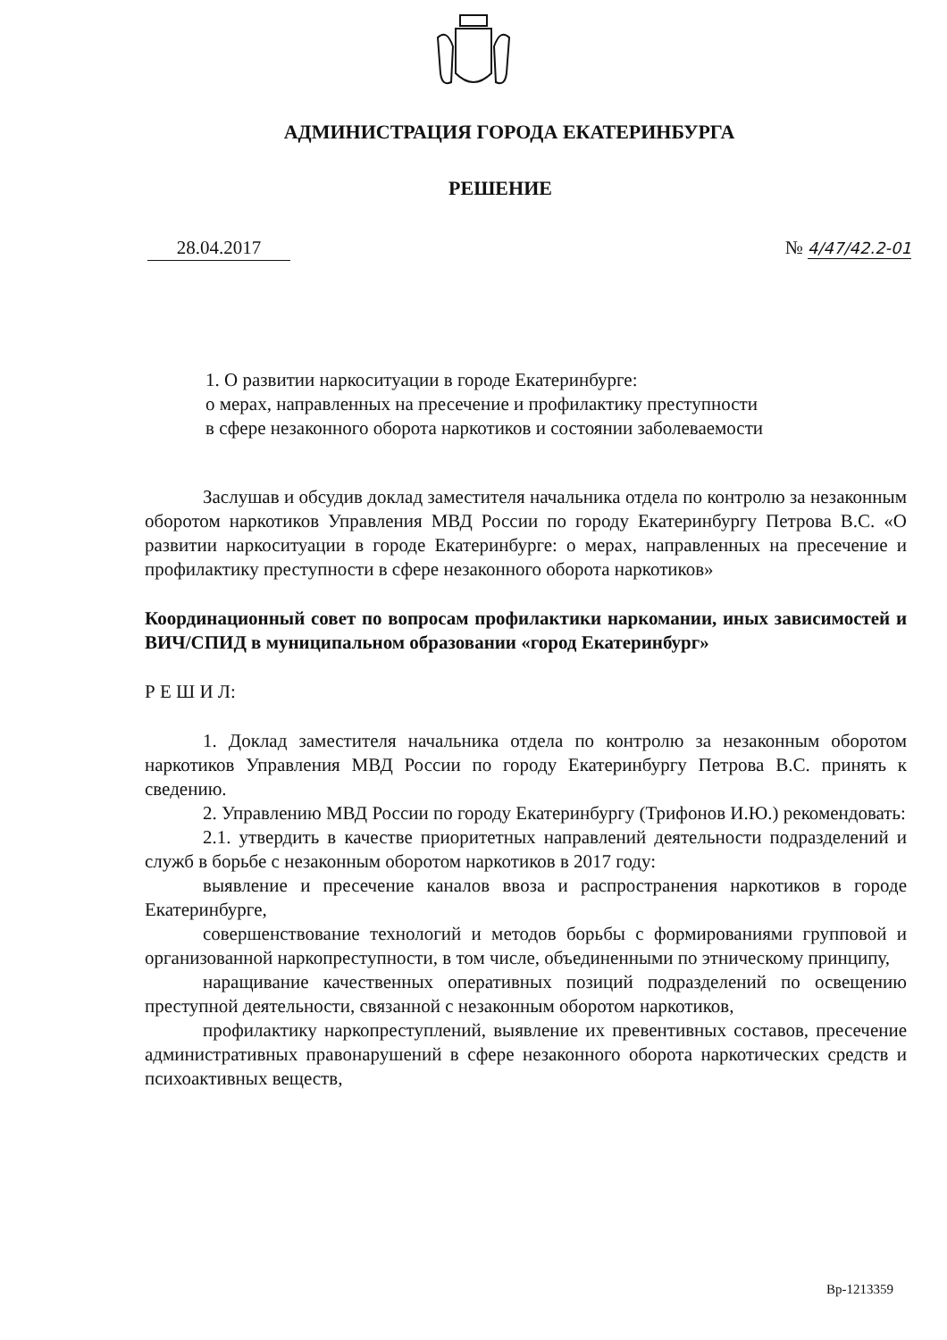АДМИНИСТРАЦИЯ ГОРОДА ЕКАТЕРИНБУРГА
РЕШЕНИЕ
28.04.2017 № 4/47/42.2-01
1. О развитии наркоситуации в городе Екатеринбурге:
о мерах, направленных на пресечение и профилактику преступности
в сфере незаконного оборота наркотиков и состоянии заболеваемости
Заслушав и обсудив доклад заместителя начальника отдела по контролю за незаконным оборотом наркотиков Управления МВД России по городу Екатеринбургу Петрова В.С. «О развитии наркоситуации в городе Екатеринбурге: о мерах, направленных на пресечение и профилактику преступности в сфере незаконного оборота наркотиков»
Координационный совет по вопросам профилактики наркомании, иных зависимостей и ВИЧ/СПИД в муниципальном образовании «город Екатеринбург»
Р Е Ш И Л:
1. Доклад заместителя начальника отдела по контролю за незаконным оборотом наркотиков Управления МВД России по городу Екатеринбургу Петрова В.С. принять к сведению.
2. Управлению МВД России по городу Екатеринбургу (Трифонов И.Ю.) рекомендовать:
2.1. утвердить в качестве приоритетных направлений деятельности подразделений и служб в борьбе с незаконным оборотом наркотиков в 2017 году:
выявление и пресечение каналов ввоза и распространения наркотиков в городе Екатеринбурге,
совершенствование технологий и методов борьбы с формированиями групповой и организованной наркопреступности, в том числе, объединенными по этническому принципу,
наращивание качественных оперативных позиций подразделений по освещению преступной деятельности, связанной с незаконным оборотом наркотиков,
профилактику наркопреступлений, выявление их превентивных составов, пресечение административных правонарушений в сфере незаконного оборота наркотических средств и психоактивных веществ,
Вр-1213359